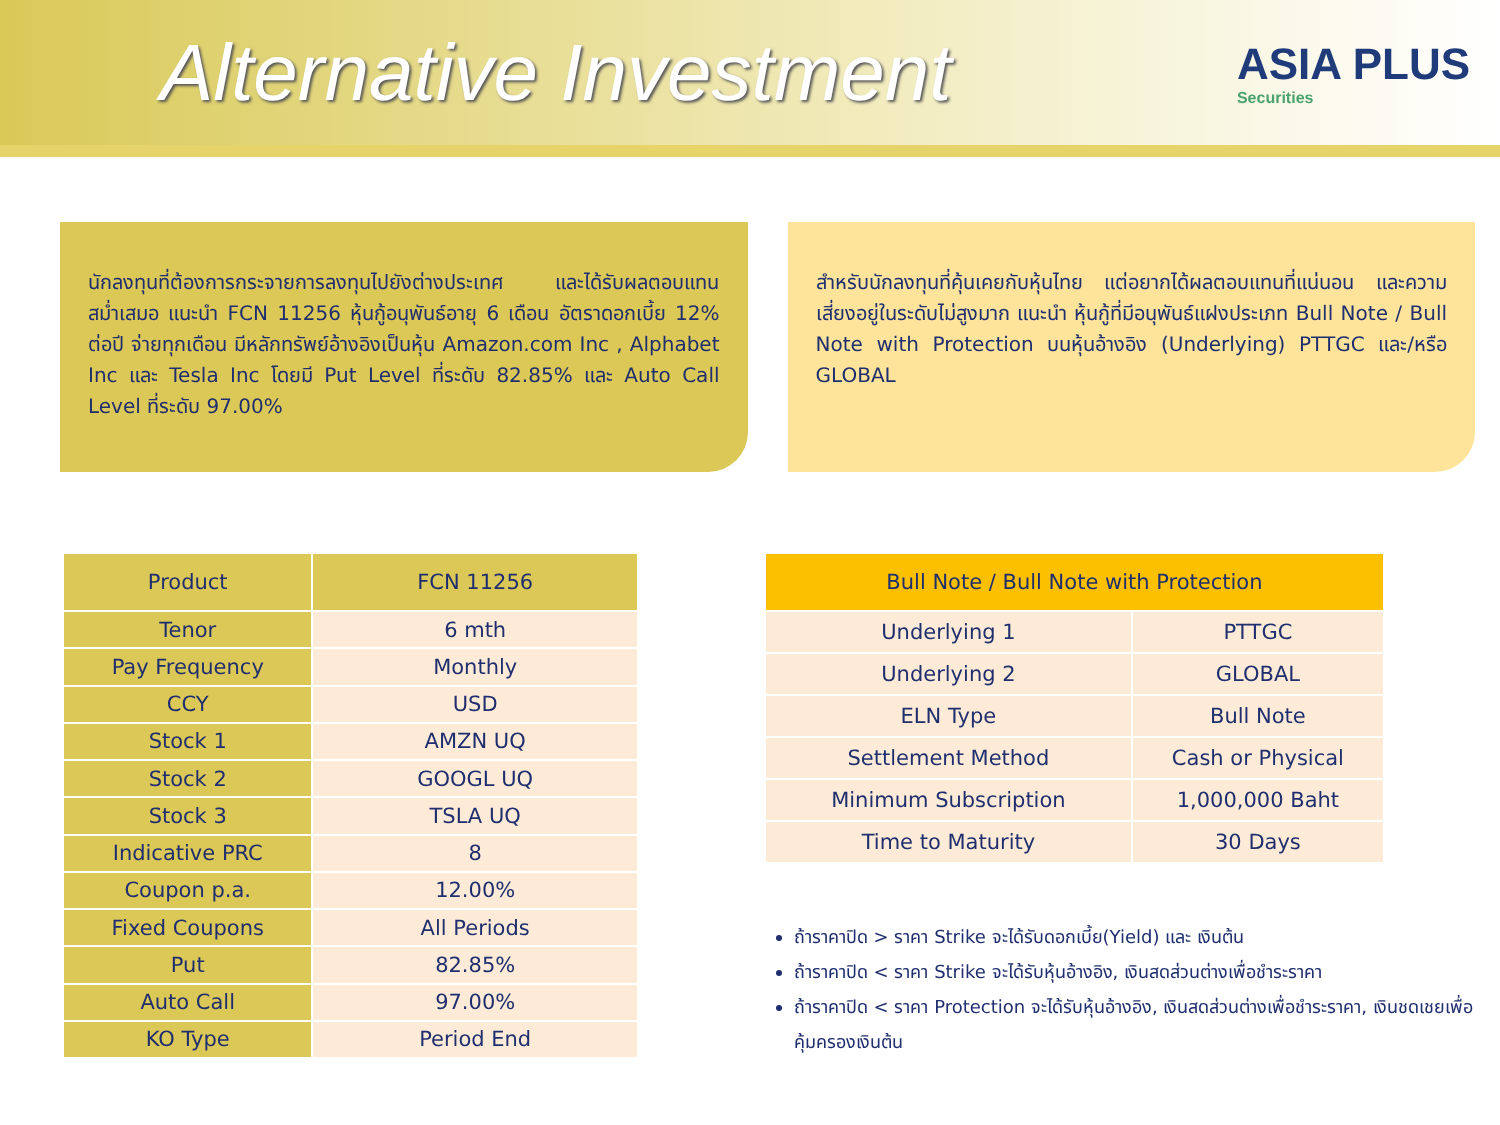Alternative Investment
ASIA PLUS
Securities
นักลงทุนที่ต้องการกระจายการลงทุนไปยังต่างประเทศ และได้รับผลตอบแทนสม่ำเสมอ แนะนำ FCN 11256 หุ้นกู้อนุพันธ์อายุ 6 เดือน อัตราดอกเบี้ย 12% ต่อปี จ่ายทุกเดือน มีหลักทรัพย์อ้างอิงเป็นหุ้น Amazon.com Inc , Alphabet Inc และ Tesla Inc โดยมี Put Level ที่ระดับ 82.85% และ Auto Call Level ที่ระดับ 97.00%
สำหรับนักลงทุนที่คุ้นเคยกับหุ้นไทย แต่อยากได้ผลตอบแทนที่แน่นอน และความเสี่ยงอยู่ในระดับไม่สูงมาก แนะนำ หุ้นกู้ที่มีอนุพันธ์แฝงประเภท Bull Note / Bull Note with Protection บนหุ้นอ้างอิง (Underlying) PTTGC และ/หรือ GLOBAL
| Product | FCN 11256 |
| --- | --- |
| Tenor | 6 mth |
| Pay Frequency | Monthly |
| CCY | USD |
| Stock 1 | AMZN UQ |
| Stock 2 | GOOGL UQ |
| Stock 3 | TSLA UQ |
| Indicative PRC | 8 |
| Coupon p.a. | 12.00% |
| Fixed Coupons | All Periods |
| Put | 82.85% |
| Auto Call | 97.00% |
| KO Type | Period End |
| Bull Note / Bull Note with Protection | |
| --- | --- |
| Underlying 1 | PTTGC |
| Underlying 2 | GLOBAL |
| ELN Type | Bull Note |
| Settlement Method | Cash or Physical |
| Minimum Subscription | 1,000,000 Baht |
| Time to Maturity | 30 Days |
ถ้าราคาปิด > ราคา Strike จะได้รับดอกเบี้ย(Yield) และ เงินต้น
ถ้าราคาปิด < ราคา Strike จะได้รับหุ้นอ้างอิง, เงินสดส่วนต่างเพื่อชำระราคา
ถ้าราคาปิด < ราคา Protection จะได้รับหุ้นอ้างอิง, เงินสดส่วนต่างเพื่อชำระราคา, เงินชดเชยเพื่อคุ้มครองเงินต้น